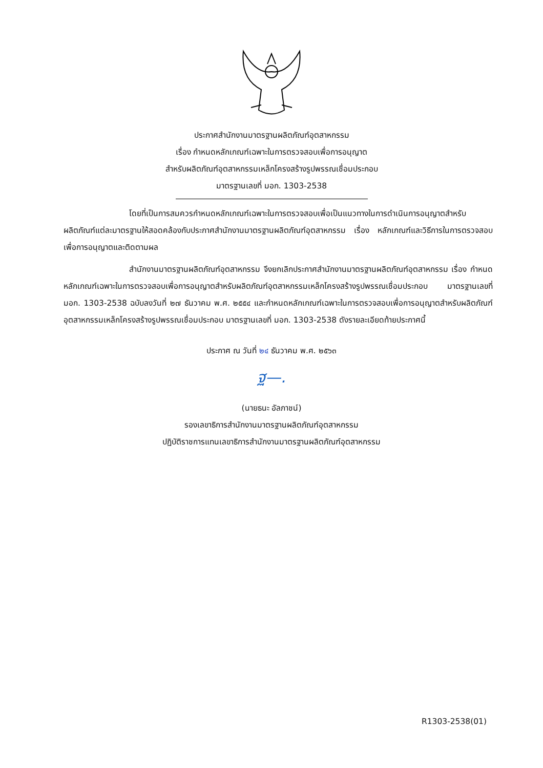ประกาศสำนักงานมาตรฐานผลิตภัณฑ์อุตสาหกรรม
เรื่อง กำหนดหลักเกณฑ์เฉพาะในการตรวจสอบเพื่อการอนุญาต
สำหรับผลิตภัณฑ์อุตสาหกรรมเหล็กโครงสร้างรูปพรรณเชื่อมประกอบ
มาตรฐานเลขที่ มอก. 1303-2538
โดยที่เป็นการสมควรกำหนดหลักเกณฑ์เฉพาะในการตรวจสอบเพื่อเป็นแนวทางในการดำเนินการอนุญาตสำหรับผลิตภัณฑ์แต่ละมาตรฐานให้สอดคล้องกับประกาศสำนักงานมาตรฐานผลิตภัณฑ์อุตสาหกรรม เรื่อง หลักเกณฑ์และวิธีการในการตรวจสอบเพื่อการอนุญาตและติดตามผล
สำนักงานมาตรฐานผลิตภัณฑ์อุตสาหกรรม จึงยกเลิกประกาศสำนักงานมาตรฐานผลิตภัณฑ์อุตสาหกรรม เรื่อง กำหนดหลักเกณฑ์เฉพาะในการตรวจสอบเพื่อการอนุญาตสำหรับผลิตภัณฑ์อุตสาหกรรมเหล็กโครงสร้างรูปพรรณเชื่อมประกอบ มาตรฐานเลขที่ มอก. 1303-2538 ฉบับลงวันที่ ๒๗ ธันวาคม พ.ศ. ๒๕๕๔ และกำหนดหลักเกณฑ์เฉพาะในการตรวจสอบเพื่อการอนุญาตสำหรับผลิตภัณฑ์อุตสาหกรรมเหล็กโครงสร้างรูปพรรณเชื่อมประกอบ มาตรฐานเลขที่ มอก. 1303-2538 ดังรายละเอียดท้ายประกาศนี้
ประกาศ ณ วันที่ ๒๔ ธันวาคม พ.ศ. ๒๕๖๓
ฐ—.
(นายธนะ อัลภาชน์)
รองเลขาธิการสำนักงานมาตรฐานผลิตภัณฑ์อุตสาหกรรม
ปฏิบัติราชการแทนเลขาธิการสำนักงานมาตรฐานผลิตภัณฑ์อุตสาหกรรม
R1303-2538(01)